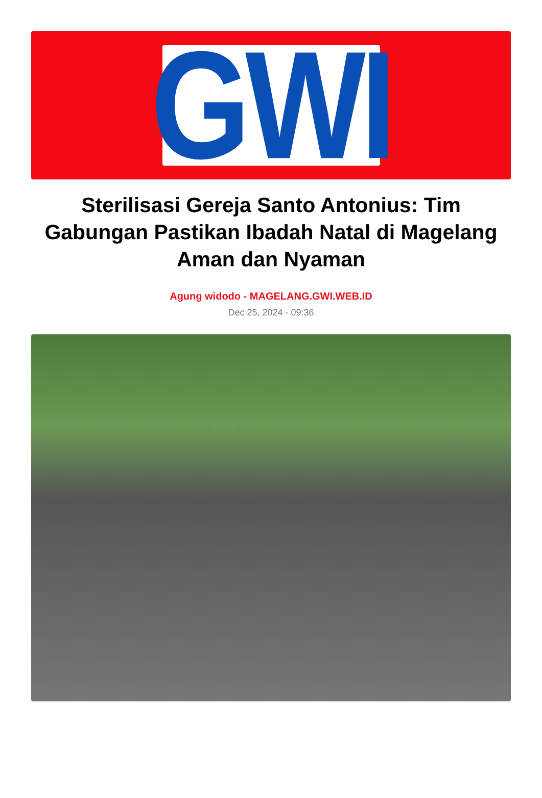GWI
Sterilisasi Gereja Santo Antonius: Tim Gabungan Pastikan Ibadah Natal di Magelang Aman dan Nyaman
Agung widodo - MAGELANG.GWI.WEB.ID
Dec 25, 2024 - 09:36